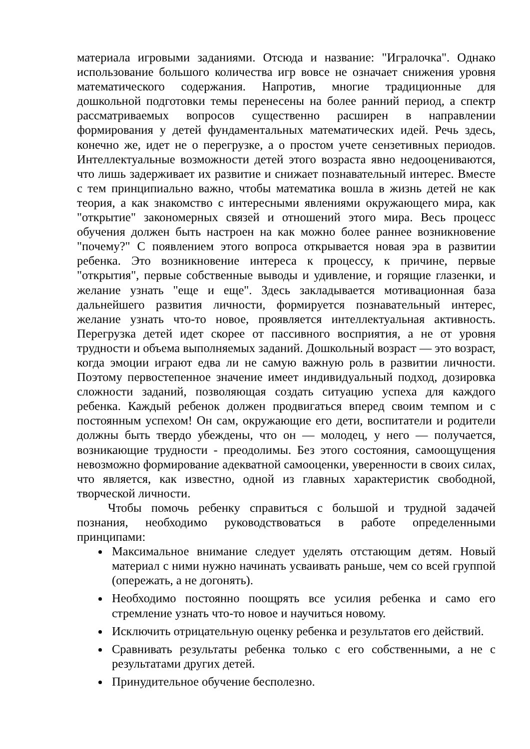материала игровыми заданиями. Отсюда и название: "Игралочка". Однако использование большого количества игр вовсе не означает снижения уровня математического содержания. Напротив, многие традиционные для дошкольной подготовки темы перенесены на более ранний период, а спектр рассматриваемых вопросов существенно расширен в направлении формирования у детей фундаментальных математических идей. Речь здесь, конечно же, идет не о перегрузке, а о простом учете сензетивных периодов. Интеллектуальные возможности детей этого возраста явно недооцениваются, что лишь задерживает их развитие и снижает познавательный интерес. Вместе с тем принципиально важно, чтобы математика вошла в жизнь детей не как теория, а как знакомство с интересными явлениями окружающего мира, как "открытие" закономерных связей и отношений этого мира. Весь процесс обучения должен быть настроен на как можно более раннее возникновение "почему?" С появлением этого вопроса открывается новая эра в развитии ребенка. Это возникновение интереса к процессу, к причине, первые "открытия", первые собственные выводы и удивление, и горящие глазенки, и желание узнать "еще и еще". Здесь закладывается мотивационная база дальнейшего развития личности, формируется познавательный интерес, желание узнать что-то новое, проявляется интеллектуальная активность. Перегрузка детей идет скорее от пассивного восприятия, а не от уровня трудности и объема выполняемых заданий. Дошкольный возраст — это возраст, когда эмоции играют едва ли не самую важную роль в развитии личности. Поэтому первостепенное значение имеет индивидуальный подход, дозировка сложности заданий, позволяющая создать ситуацию успеха для каждого ребенка. Каждый ребенок должен продвигаться вперед своим темпом и с постоянным успехом! Он сам, окружающие его дети, воспитатели и родители должны быть твердо убеждены, что он — молодец, у него — получается, возникающие трудности - преодолимы. Без этого состояния, самоощущения невозможно формирование адекватной самооценки, уверенности в своих силах, что является, как известно, одной из главных характеристик свободной, творческой личности.
Чтобы помочь ребенку справиться с большой и трудной задачей познания, необходимо руководствоваться в работе определенными принципами:
Максимальное внимание следует уделять отстающим детям. Новый материал с ними нужно начинать усваивать раньше, чем со всей группой (опережать, а не догонять).
Необходимо постоянно поощрять все усилия ребенка и само его стремление узнать что-то новое и научиться новому.
Исключить отрицательную оценку ребенка и результатов его действий.
Сравнивать результаты ребенка только с его собственными, а не с результатами других детей.
Принудительное обучение бесполезно.